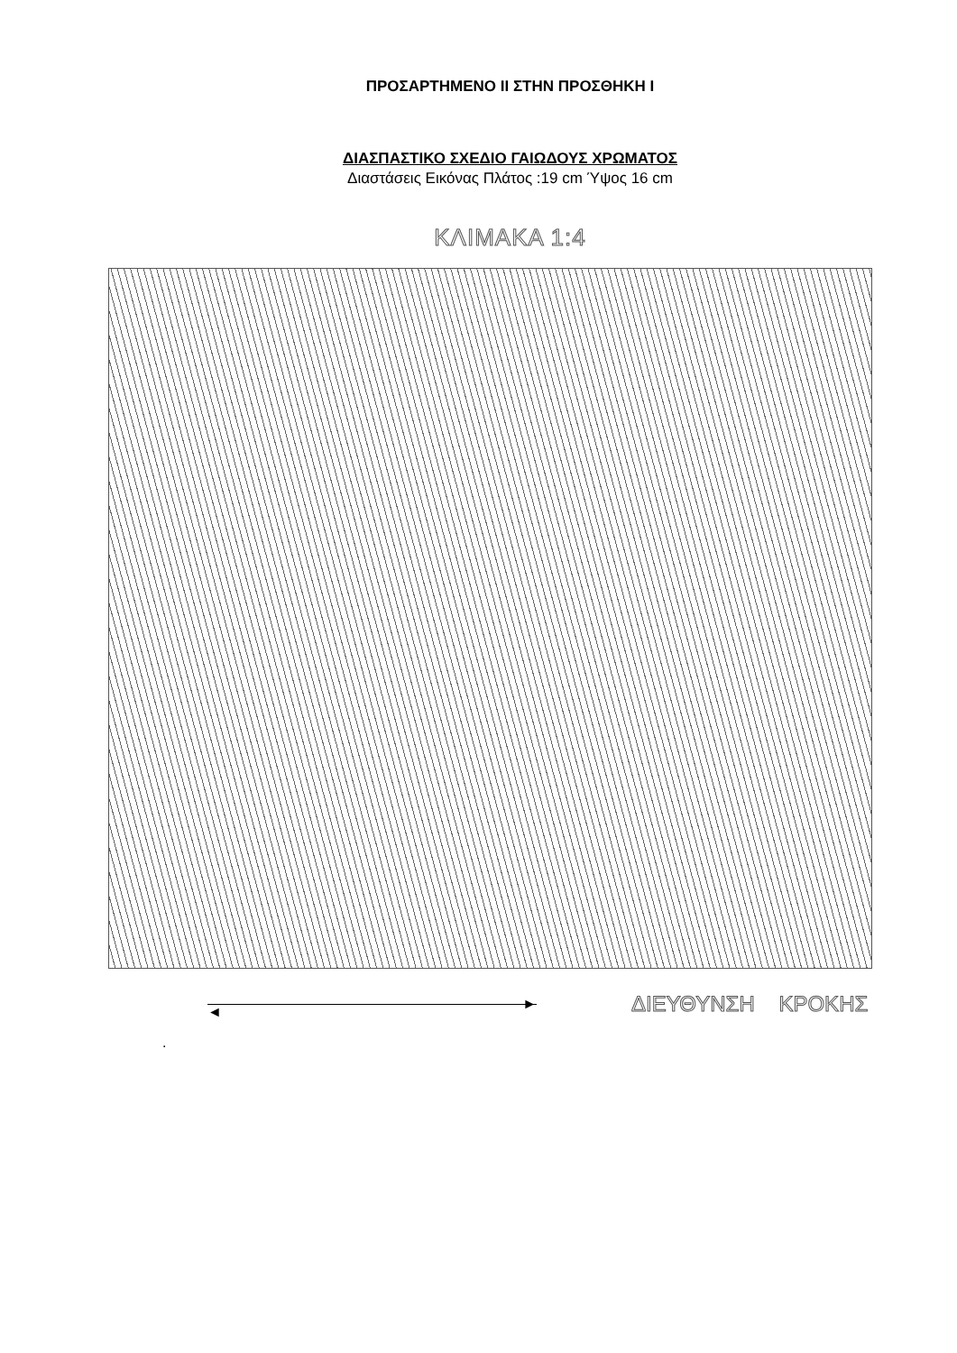ΠΡΟΣΑΡΤΗΜΕΝΟ ΙΙ ΣΤΗΝ ΠΡΟΣΘΗΚΗ Ι
ΔΙΑΣΠΑΣΤΙΚΟ ΣΧΕΔΙΟ ΓΑΙΩΔΟΥΣ ΧΡΩΜΑΤΟΣ
Διαστάσεις Εικόνας Πλάτος :19 cm Ύψος 16 cm
ΚΛΙΜΑΚΑ 1:4
◄ ►
ΔΙΕΥΘΥΝΣΗ ΚΡΟΚΗΣ
.